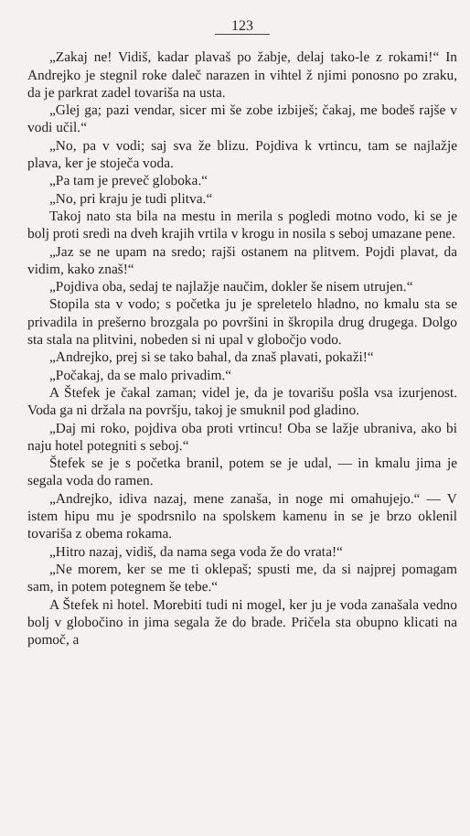123
„Zakaj ne! Vidiš, kadar plavaš po žabje, delaj tako-le z rokami!“ In Andrejko je stegnil roke daleč narazen in vihtel ž njimi ponosno po zraku, da je parkrat zadel tovariša na usta.
„Glej ga; pazi vendar, sicer mi še zobe izbiješ; čakaj, me bodeš rajše v vodi učil.“
„No, pa v vodi; saj sva že blizu. Pojdiva k vrtincu, tam se najlažje plava, ker je stoječa voda.
„Pa tam je preveč globoka.“
„No, pri kraju je tudi plitva.“
Takoj nato sta bila na mestu in merila s pogledi motno vodo, ki se je bolj proti sredi na dveh krajih vrtila v krogu in nosila s seboj umazane pene.
„Jaz se ne upam na sredo; rajši ostanem na plitvem. Pojdi plavat, da vidim, kako znaš!“
„Pojdiva oba, sedaj te najlažje naučim, dokler še nisem utrujen.“
Stopila sta v vodo; s početka ju je spreletelo hladno, no kmalu sta se privadila in prešerno brozgala po površini in škropila drug drugega. Dolgo sta stala na plitvini, nobeden si ni upal v globočjo vodo.
„Andrejko, prej si se tako bahal, da znaš plavati, pokaži!“
„Počakaj, da se malo privadim.“
A Štefek je čakal zaman; videl je, da je tovarišu pošla vsa izurjenost. Voda ga ni držala na površju, takoj je smuknil pod gladino.
„Daj mi roko, pojdiva oba proti vrtincu! Oba se lažje ubraniva, ako bi naju hotel potegniti s seboj.“
Štefek se je s početka branil, potem se je udal, — in kmalu jima je segala voda do ramen.
„Andrejko, idiva nazaj, mene zanaša, in noge mi omahujejo.“ — V istem hipu mu je spodrsnilo na spolskem kamenu in se je brzo oklenil tovariša z obema rokama.
„Hitro nazaj, vidiš, da nama sega voda že do vrata!“
„Ne morem, ker se me ti oklepaš; spusti me, da si najprej pomagam sam, in potem potegnem še tebe.“
A Štefek ni hotel. Morebiti tudi ni mogel, ker ju je voda zanašala vedno bolj v globočino in jima segala že do brade. Pričela sta obupno klicati na pomoč, a